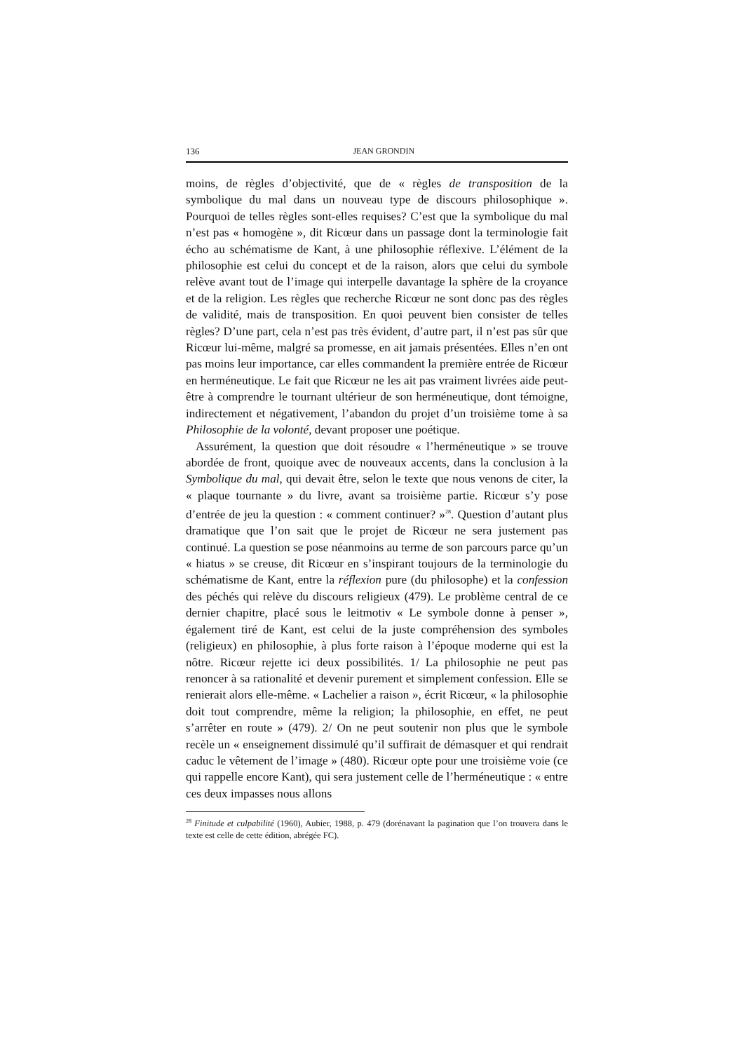136 JEAN GRONDIN
moins, de règles d’objectivité, que de « règles de transposition de la symbolique du mal dans un nouveau type de discours philosophique ». Pourquoi de telles règles sont-elles requises? C’est que la symbolique du mal n’est pas « homogène », dit Ricœur dans un passage dont la terminologie fait écho au schématisme de Kant, à une philosophie réflexive. L’élément de la philosophie est celui du concept et de la raison, alors que celui du symbole relève avant tout de l’image qui interpelle davantage la sphère de la croyance et de la religion. Les règles que recherche Ricœur ne sont donc pas des règles de validité, mais de transposition. En quoi peuvent bien consister de telles règles? D’une part, cela n’est pas très évident, d’autre part, il n’est pas sûr que Ricœur lui-même, malgré sa promesse, en ait jamais présentées. Elles n’en ont pas moins leur importance, car elles commandent la première entrée de Ricœur en herméneutique. Le fait que Ricœur ne les ait pas vraiment livrées aide peut-être à comprendre le tournant ultérieur de son herméneutique, dont témoigne, indirectement et négativement, l’abandon du projet d’un troisième tome à sa Philosophie de la volonté, devant proposer une poétique.
Assurément, la question que doit résoudre « l’herméneutique » se trouve abordée de front, quoique avec de nouveaux accents, dans la conclusion à la Symbolique du mal, qui devait être, selon le texte que nous venons de citer, la « plaque tournante » du livre, avant sa troisième partie. Ricœur s’y pose d’entrée de jeu la question : « comment continuer? »<sup>28</sup>. Question d’autant plus dramatique que l’on sait que le projet de Ricœur ne sera justement pas continué. La question se pose néanmoins au terme de son parcours parce qu’un « hiatus » se creuse, dit Ricœur en s’inspirant toujours de la terminologie du schématisme de Kant, entre la réflexion pure (du philosophe) et la confession des péchés qui relève du discours religieux (479). Le problème central de ce dernier chapitre, placé sous le leitmotiv « Le symbole donne à penser », également tiré de Kant, est celui de la juste compréhension des symboles (religieux) en philosophie, à plus forte raison à l’époque moderne qui est la nôtre. Ricœur rejette ici deux possibilités. 1/ La philosophie ne peut pas renoncer à sa rationalité et devenir purement et simplement confession. Elle se renierait alors elle-même. « Lachelier a raison », écrit Ricœur, « la philosophie doit tout comprendre, même la religion; la philosophie, en effet, ne peut s’arrêter en route » (479). 2/ On ne peut soutenir non plus que le symbole recèle un « enseignement dissimulé qu’il suffirait de démasquer et qui rendrait caduc le vêtement de l’image » (480). Ricœur opte pour une troisième voie (ce qui rappelle encore Kant), qui sera justement celle de l’herméneutique : « entre ces deux impasses nous allons
<sup>28</sup> Finitude et culpabilité (1960), Aubier, 1988, p. 479 (dorénavant la pagination que l’on trouvera dans le texte est celle de cette édition, abrégée FC).